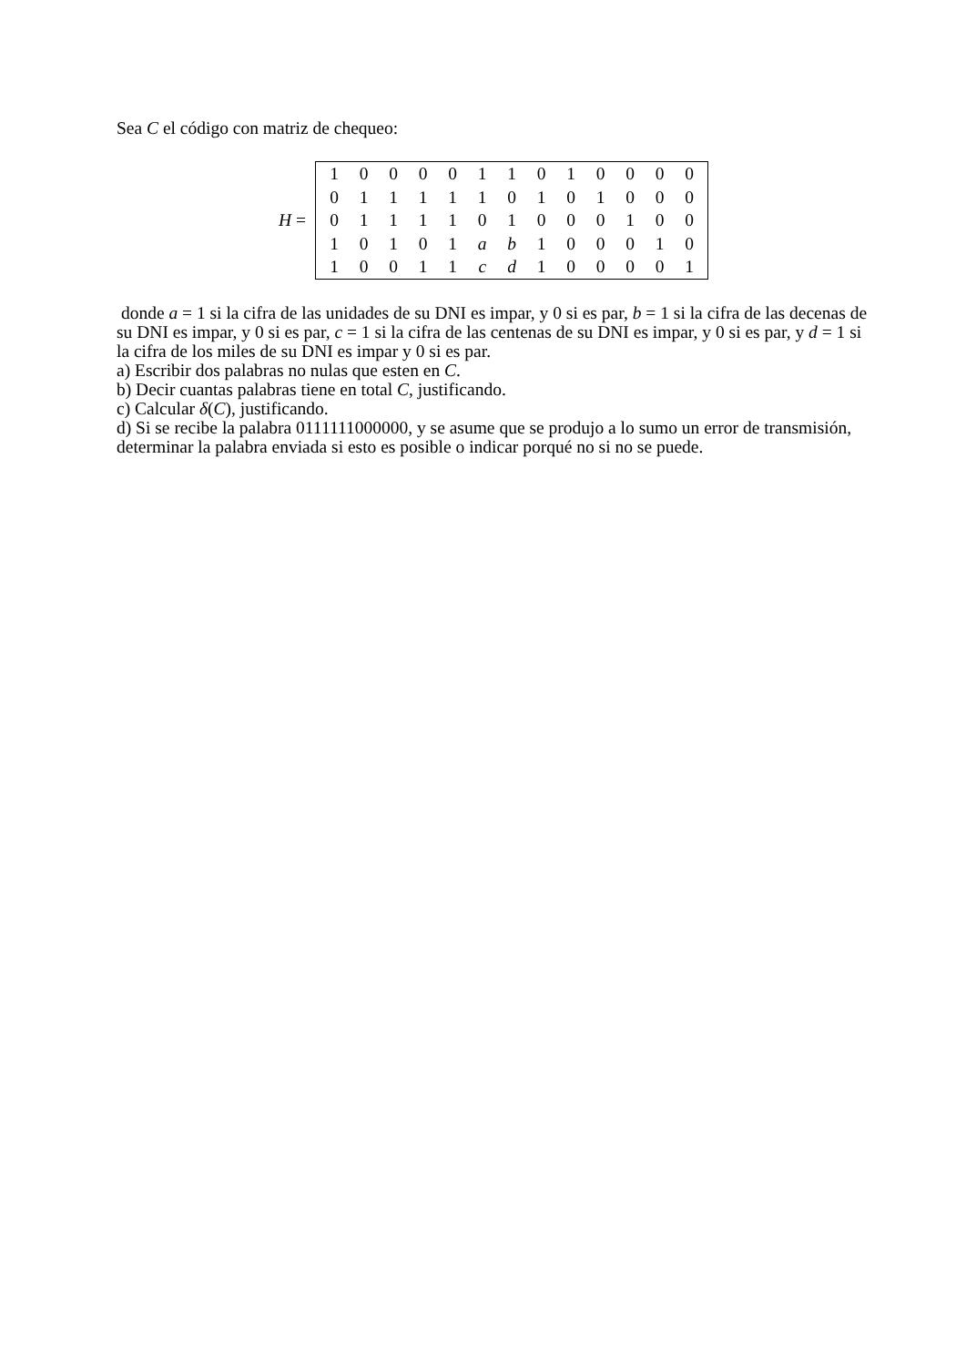Sea C el código con matriz de chequeo:
H =
| 1 | 0 | 0 | 0 | 0 | 1 | 1 | 0 | 1 | 0 | 0 | 0 | 0 |
| 0 | 1 | 1 | 1 | 1 | 1 | 0 | 1 | 0 | 1 | 0 | 0 | 0 |
| 0 | 1 | 1 | 1 | 1 | 0 | 1 | 0 | 0 | 0 | 1 | 0 | 0 |
| 1 | 0 | 1 | 0 | 1 | a | b | 1 | 0 | 0 | 0 | 1 | 0 |
| 1 | 0 | 0 | 1 | 1 | c | d | 1 | 0 | 0 | 0 | 0 | 1 |
donde a = 1 si la cifra de las unidades de su DNI es impar, y 0 si es par, b = 1 si la cifra de las decenas de su DNI es impar, y 0 si es par, c = 1 si la cifra de las centenas de su DNI es impar, y 0 si es par, y d = 1 si la cifra de los miles de su DNI es impar y 0 si es par.
a) Escribir dos palabras no nulas que esten en C.
b) Decir cuantas palabras tiene en total C, justificando.
c) Calcular δ(C), justificando.
d) Si se recibe la palabra 0111111000000, y se asume que se produjo a lo sumo un error de transmisión, determinar la palabra enviada si esto es posible o indicar porqué no si no se puede.